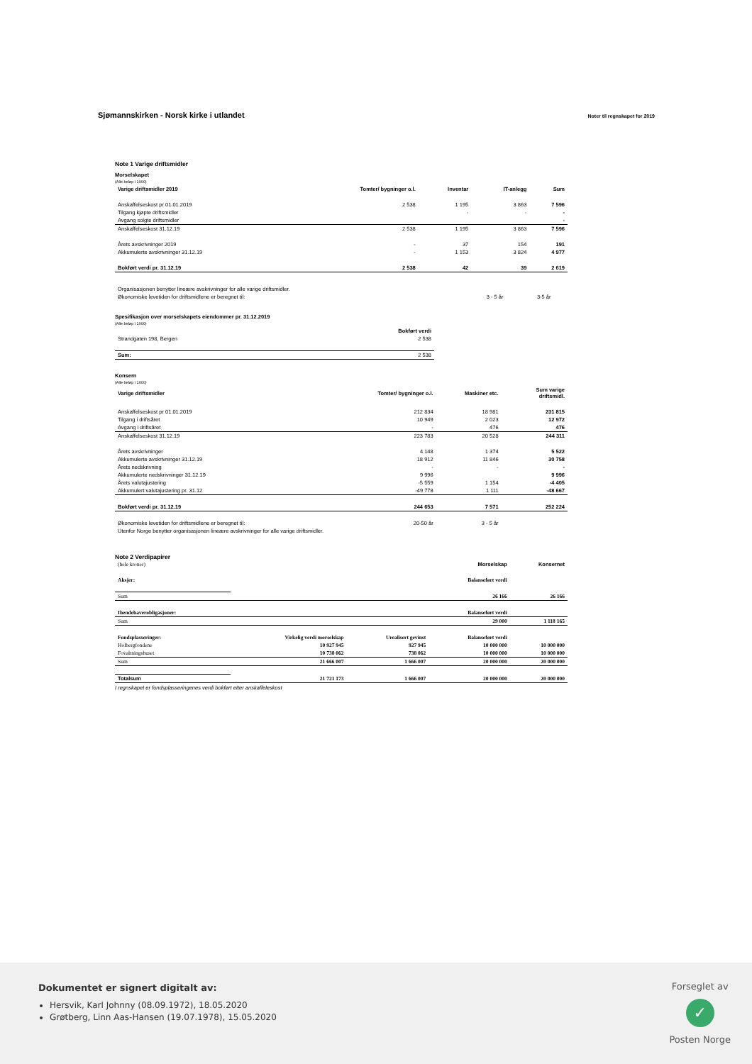Sjømannskirken - Norsk kirke i utlandet
Noter til regnskapet for 2019
Note 1 Varige driftsmidler
Morselskapet
(Alle beløp i 1000)
| Varige driftsmidler 2019 | Tomter/ bygninger o.l. | Inventar | IT-anlegg | Sum |
| --- | --- | --- | --- | --- |
| Anskaffelseskost pr 01.01.2019 | 2 538 | 1 195 | 3 863 | 7 596 |
| Tilgang kjøpte driftsmidler | | - | - | - |
| Avgang solgte driftsmidler | | | | - |
| Anskaffelseskost 31.12.19 | 2 538 | 1 195 | 3 863 | 7 596 |
| Årets avskrivninger 2019 | - | 37 | 154 | 191 |
| Akkumulerte avskrivninger 31.12.19 | - | 1 153 | 3 824 | 4 977 |
| Bokført verdi pr. 31.12.19 | 2 538 | 42 | 39 | 2 619 |
| Organisasjonen benytter lineære avskrivninger for alle varige driftsmidler. | | | | |
| Økonomiske levetiden for driftsmidlene er beregnet til: | | 3 - 5 år | 3-5 år | |
Spesifikasjon over morselskapets eiendommer pr. 31.12.2019
(Alle beløp i 1000)
| | Bokført verdi |
| --- | --- |
| Strandgaten 198, Bergen | 2 538 |
| Sum: | 2 538 |
Konsern
(Alle beløp i 1000)
| Varige driftsmidler | Tomter/ bygninger o.l. | Maskiner etc. | | Sum varige driftsmidl. |
| --- | --- | --- | --- | --- |
| Anskaffelseskost pr 01.01.2019 | 212 834 | 18 981 | | 231 815 |
| Tilgang i driftsåret | 10 949 | 2 023 | | 12 972 |
| Avgang i driftsåret | - | 476 | | 476 |
| Anskaffelseskost 31.12.19 | 223 783 | 20 528 | | 244 311 |
| Årets avskrivninger | 4 148 | 1 374 | | 5 522 |
| Akkumulerte avskrivninger 31.12.19 | 18 912 | 11 846 | | 30 758 |
| Årets nedskrivning | - | - | | - |
| Akkumulerte nedskrivninger 31.12.19 | 9 996 | | | 9 996 |
| Årets valutajustering | -5 559 | 1 154 | | -4 405 |
| Akkumulert valutajustering pr. 31.12 | -49 778 | 1 111 | | -48 667 |
| Bokført verdi pr. 31.12.19 | 244 653 | 7 571 | | 252 224 |
| Økonomiske levetiden for driftsmidlene er beregnet til: | 20-50 år | 3 - 5 år | | |
| Utenfor Norge benytter organisasjonen lineære avskrivninger for alle varige driftsmidler. | | | | |
Note 2 Verdipapirer
| (hele kroner) | | | Morselskap | Konsernet |
| Aksjer: | | | Balanseført verdi | |
| Sum | | | 26 166 | 26 166 |
| Ihendehaverobligasjoner: | | | Balanseført verdi | |
| Sum | | | 29 000 | 1 118 165 |
| Fondsplasseringer: | Virkelig verdi morselskap | Urealisert gevinst | Balanseført verdi | |
| Holbergfondene | 10 927 945 | 927 945 | 10 000 000 | 10 000 000 |
| Fovaltningshuset | 10 738 062 | 738 062 | 10 000 000 | 10 000 000 |
| Sum | 21 666 007 | 1 666 007 | 20 000 000 | 20 000 000 |
| Totalsum | 21 721 173 | 1 666 007 | 20 000 000 | 20 000 000 |
I regnskapet er fondsplasseringenes verdi bokført etter anskaffeleskost
Dokumentet er signert digitalt av:
Hersvik, Karl Johnny (08.09.1972), 18.05.2020
Grøtberg, Linn Aas-Hansen (19.07.1978), 15.05.2020
Forseglet av
✓
Posten Norge